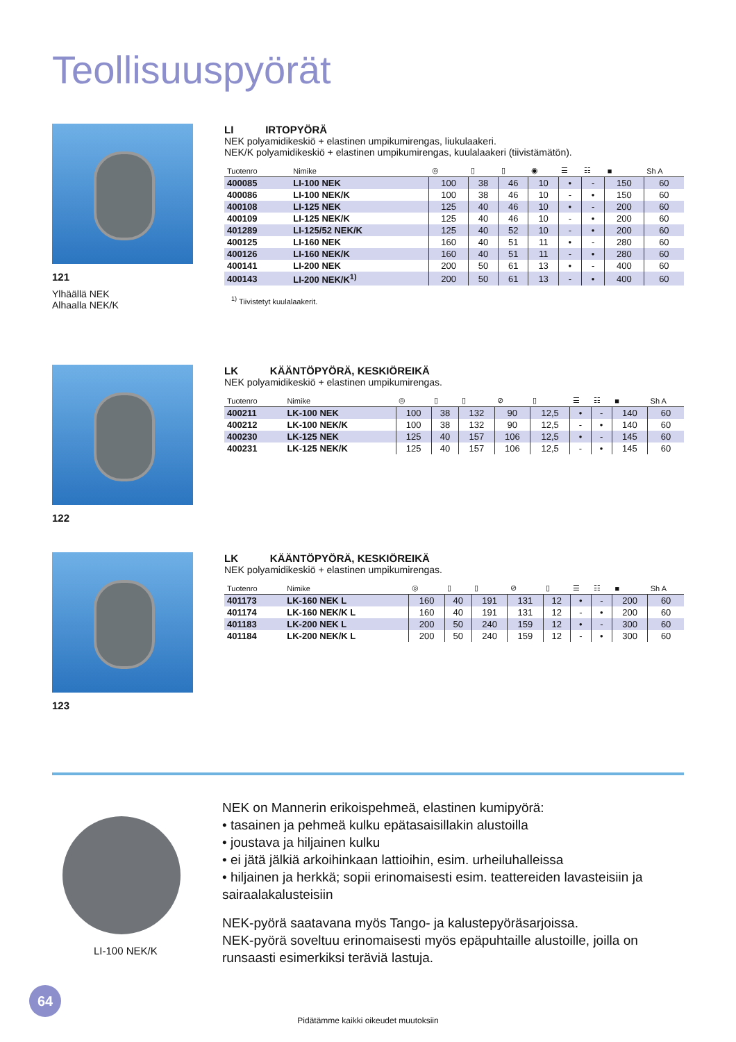Teollisuuspyörät
121
Ylhäällä NEK
Alhaalla NEK/K
LI IRTOPYÖRÄ
NEK polyamidikeskiö + elastinen umpikumirengas, liukulaakeri.
NEK/K polyamidikeskiö + elastinen umpikumirengas, kuulalaakeri (tiivistämätön).
| Tuotenro | Nimike | ◎ | ▯ | ▯ | ◉ | ☰ | ☷ | ■ | Sh A |
| --- | --- | --- | --- | --- | --- | --- | --- | --- | --- |
| 400085 | LI-100 NEK | 100 | 38 | 46 | 10 | • | - | 150 | 60 |
| 400086 | LI-100 NEK/K | 100 | 38 | 46 | 10 | - | • | 150 | 60 |
| 400108 | LI-125 NEK | 125 | 40 | 46 | 10 | • | - | 200 | 60 |
| 400109 | LI-125 NEK/K | 125 | 40 | 46 | 10 | - | • | 200 | 60 |
| 401289 | LI-125/52 NEK/K | 125 | 40 | 52 | 10 | - | • | 200 | 60 |
| 400125 | LI-160 NEK | 160 | 40 | 51 | 11 | • | - | 280 | 60 |
| 400126 | LI-160 NEK/K | 160 | 40 | 51 | 11 | - | • | 280 | 60 |
| 400141 | LI-200 NEK | 200 | 50 | 61 | 13 | • | - | 400 | 60 |
| 400143 | LI-200 NEK/K<sup>1)</sup> | 200 | 50 | 61 | 13 | - | • | 400 | 60 |
<sup>1)</sup> Tiivistetyt kuulalaakerit.
122
LK KÄÄNTÖPYÖRÄ, KESKIÖREIKÄ
NEK polyamidikeskiö + elastinen umpikumirengas.
| Tuotenro | Nimike | ◎ | ▯ | ▯ | ⊘ | ▯ | ☰ | ☷ | ■ | Sh A |
| --- | --- | --- | --- | --- | --- | --- | --- | --- | --- | --- |
| 400211 | LK-100 NEK | 100 | 38 | 132 | 90 | 12,5 | • | - | 140 | 60 |
| 400212 | LK-100 NEK/K | 100 | 38 | 132 | 90 | 12,5 | - | • | 140 | 60 |
| 400230 | LK-125 NEK | 125 | 40 | 157 | 106 | 12,5 | • | - | 145 | 60 |
| 400231 | LK-125 NEK/K | 125 | 40 | 157 | 106 | 12,5 | - | • | 145 | 60 |
123
LK KÄÄNTÖPYÖRÄ, KESKIÖREIKÄ
NEK polyamidikeskiö + elastinen umpikumirengas.
| Tuotenro | Nimike | ◎ | ▯ | ▯ | ⊘ | ▯ | ☰ | ☷ | ■ | Sh A |
| --- | --- | --- | --- | --- | --- | --- | --- | --- | --- | --- |
| 401173 | LK-160 NEK L | 160 | 40 | 191 | 131 | 12 | • | - | 200 | 60 |
| 401174 | LK-160 NEK/K L | 160 | 40 | 191 | 131 | 12 | - | • | 200 | 60 |
| 401183 | LK-200 NEK L | 200 | 50 | 240 | 159 | 12 | • | - | 300 | 60 |
| 401184 | LK-200 NEK/K L | 200 | 50 | 240 | 159 | 12 | - | • | 300 | 60 |
LI-100 NEK/K
NEK on Mannerin erikoispehmeä, elastinen kumipyörä:
• tasainen ja pehmeä kulku epätasaisillakin alustoilla
• joustava ja hiljainen kulku
• ei jätä jälkiä arkoihinkaan lattioihin, esim. urheiluhalleissa
• hiljainen ja herkkä; sopii erinomaisesti esim. teattereiden lavasteisiin ja sairaalakalusteisiin
NEK-pyörä saatavana myös Tango- ja kalustepyöräsarjoissa.
NEK-pyörä soveltuu erinomaisesti myös epäpuhtaille alustoille, joilla on runsaasti esimerkiksi teräviä lastuja.
64
Pidätämme kaikki oikeudet muutoksiin